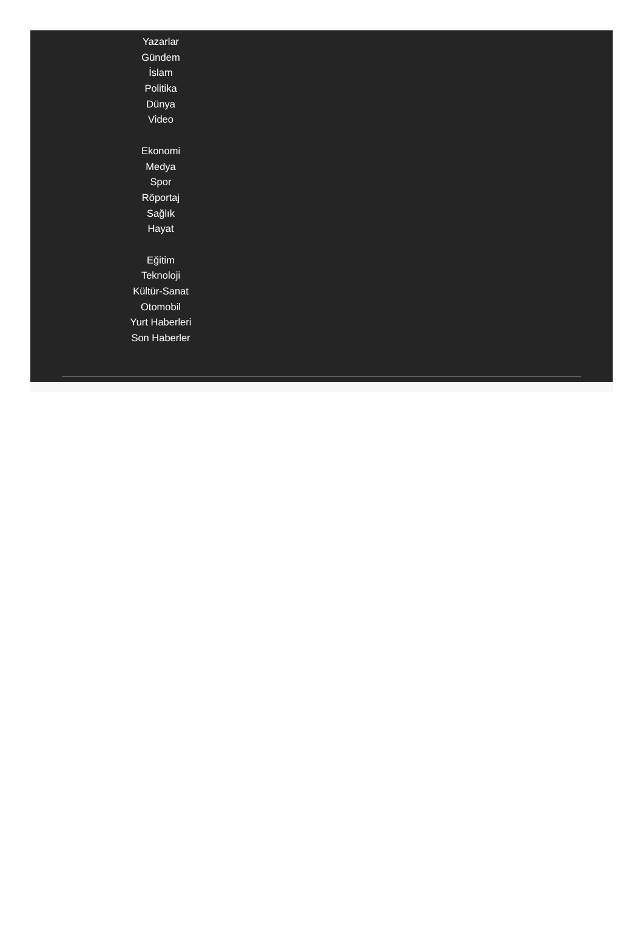Yazarlar
Gündem
İslam
Politika
Dünya
Video
Ekonomi
Medya
Spor
Röportaj
Sağlık
Hayat
Eğitim
Teknoloji
Kültür-Sanat
Otomobil
Yurt Haberleri
Son Haberler